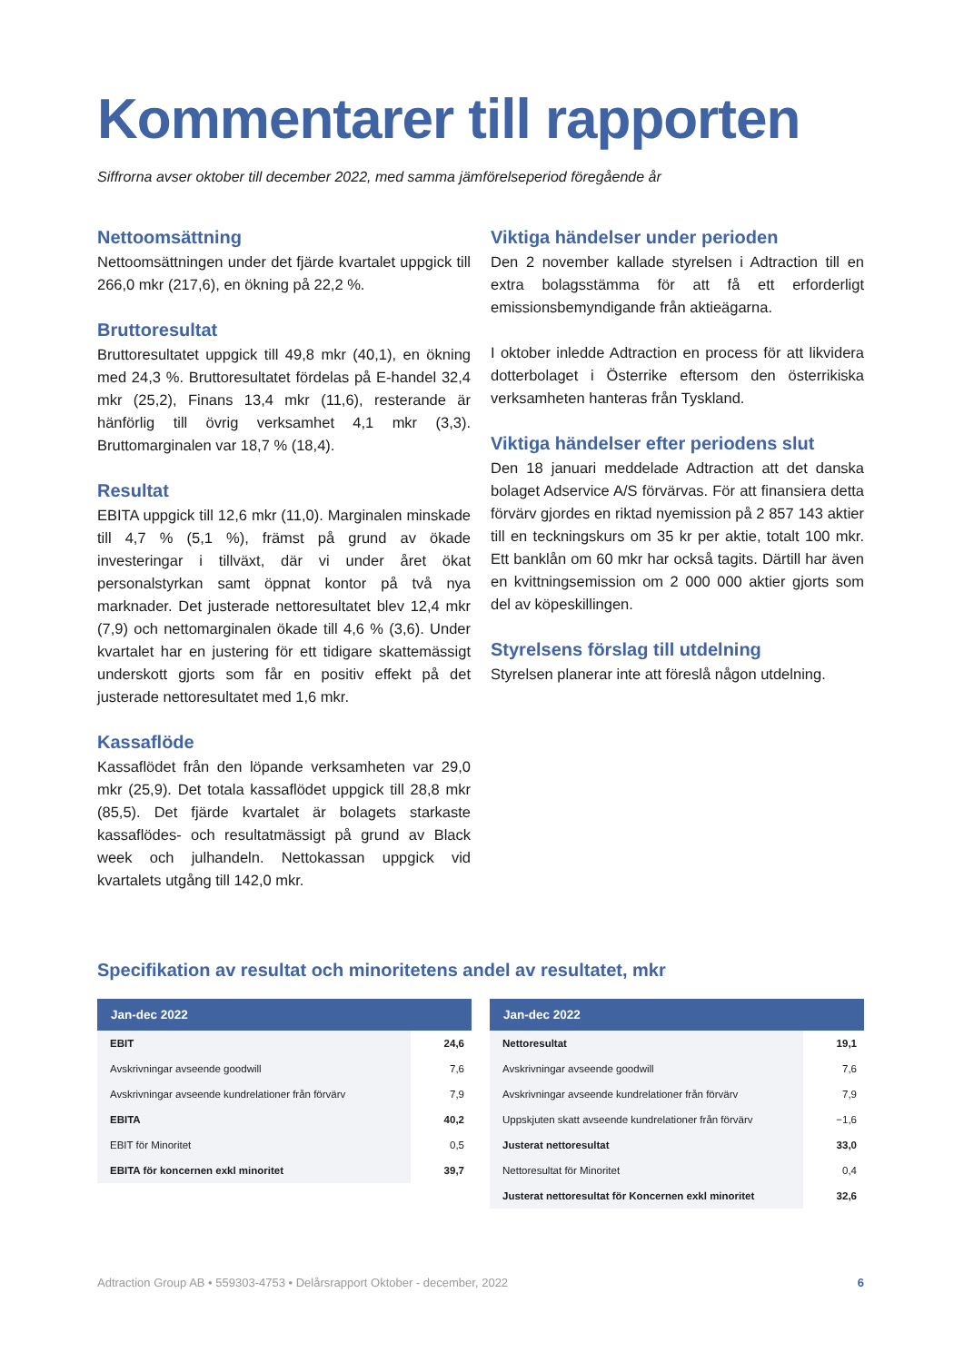Kommentarer till rapporten
Siffrorna avser oktober till december 2022, med samma jämförelseperiod föregående år
Nettoomsättning
Nettoomsättningen under det fjärde kvartalet uppgick till 266,0 mkr (217,6), en ökning på 22,2 %.
Bruttoresultat
Bruttoresultatet uppgick till 49,8 mkr (40,1), en ökning med 24,3 %. Bruttoresultatet fördelas på E-handel 32,4 mkr (25,2), Finans 13,4 mkr (11,6), resterande är hänförlig till övrig verksamhet 4,1 mkr (3,3). Bruttomarginalen var 18,7 % (18,4).
Resultat
EBITA uppgick till 12,6 mkr (11,0). Marginalen minskade till 4,7 % (5,1 %), främst på grund av ökade investeringar i tillväxt, där vi under året ökat personalstyrkan samt öppnat kontor på två nya marknader. Det justerade nettoresultatet blev 12,4 mkr (7,9) och nettomarginalen ökade till 4,6 % (3,6). Under kvartalet har en justering för ett tidigare skattemässigt underskott gjorts som får en positiv effekt på det justerade nettoresultatet med 1,6 mkr.
Kassaflöde
Kassaflödet från den löpande verksamheten var 29,0 mkr (25,9). Det totala kassaflödet uppgick till 28,8 mkr (85,5). Det fjärde kvartalet är bolagets starkaste kassaflödes- och resultatmässigt på grund av Black week och julhandeln. Nettokassan uppgick vid kvartalets utgång till 142,0 mkr.
Viktiga händelser under perioden
Den 2 november kallade styrelsen i Adtraction till en extra bolagsstämma för att få ett erforderligt emissionsbemyndigande från aktieägarna.
I oktober inledde Adtraction en process för att likvidera dotterbolaget i Österrike eftersom den österrikiska verksamheten hanteras från Tyskland.
Viktiga händelser efter periodens slut
Den 18 januari meddelade Adtraction att det danska bolaget Adservice A/S förvärvas. För att finansiera detta förvärv gjordes en riktad nyemission på 2 857 143 aktier till en teckningskurs om 35 kr per aktie, totalt 100 mkr. Ett banklån om 60 mkr har också tagits. Därtill har även en kvittningsemission om 2 000 000 aktier gjorts som del av köpeskillingen.
Styrelsens förslag till utdelning
Styrelsen planerar inte att föreslå någon utdelning.
Specifikation av resultat och minoritetens andel av resultatet, mkr
| Jan-dec 2022 | |
| --- | --- |
| EBIT | 24,6 |
| Avskrivningar avseende goodwill | 7,6 |
| Avskrivningar avseende kundrelationer från förvärv | 7,9 |
| EBITA | 40,2 |
| EBIT för Minoritet | 0,5 |
| EBITA för koncernen exkl minoritet | 39,7 |
| Jan-dec 2022 | |
| --- | --- |
| Nettoresultat | 19,1 |
| Avskrivningar avseende goodwill | 7,6 |
| Avskrivningar avseende kundrelationer från förvärv | 7,9 |
| Uppskjuten skatt avseende kundrelationer från förvärv | −1,6 |
| Justerat nettoresultat | 33,0 |
| Nettoresultat för Minoritet | 0,4 |
| Justerat nettoresultat för Koncernen exkl minoritet | 32,6 |
Adtraction Group AB • 559303-4753 • Delårsrapport Oktober - december, 2022 6